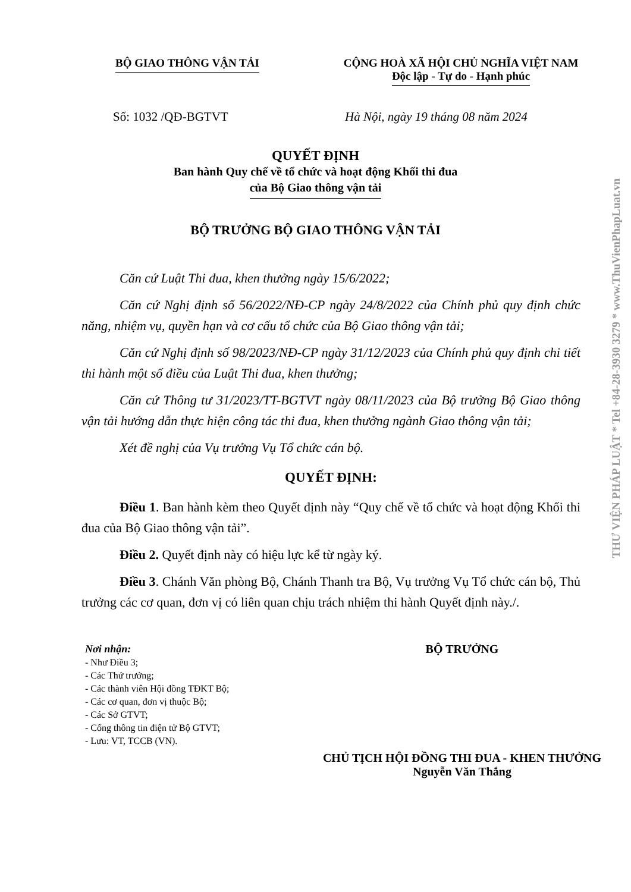BỘ GIAO THÔNG VẬN TẢI CỘNG HOÀ XÃ HỘI CHỦ NGHĨA VIỆT NAM
Độc lập - Tự do - Hạnh phúc
Số: 1032 /QĐ-BGTVT Hà Nội, ngày 19 tháng 08 năm 2024
QUYẾT ĐỊNH
Ban hành Quy chế về tổ chức và hoạt động Khối thi đua
của Bộ Giao thông vận tải
BỘ TRƯỞNG BỘ GIAO THÔNG VẬN TẢI
Căn cứ Luật Thi đua, khen thưởng ngày 15/6/2022;
Căn cứ Nghị định số 56/2022/NĐ-CP ngày 24/8/2022 của Chính phủ quy định chức năng, nhiệm vụ, quyền hạn và cơ cấu tổ chức của Bộ Giao thông vận tải;
Căn cứ Nghị định số 98/2023/NĐ-CP ngày 31/12/2023 của Chính phủ quy định chi tiết thi hành một số điều của Luật Thi đua, khen thưởng;
Căn cứ Thông tư 31/2023/TT-BGTVT ngày 08/11/2023 của Bộ trưởng Bộ Giao thông vận tải hướng dẫn thực hiện công tác thi đua, khen thưởng ngành Giao thông vận tải;
Xét đề nghị của Vụ trưởng Vụ Tổ chức cán bộ.
QUYẾT ĐỊNH:
Điều 1. Ban hành kèm theo Quyết định này “Quy chế về tổ chức và hoạt động Khối thi đua của Bộ Giao thông vận tải”.
Điều 2. Quyết định này có hiệu lực kể từ ngày ký.
Điều 3. Chánh Văn phòng Bộ, Chánh Thanh tra Bộ, Vụ trưởng Vụ Tổ chức cán bộ, Thủ trưởng các cơ quan, đơn vị có liên quan chịu trách nhiệm thi hành Quyết định này./.
Nơi nhận:
- Như Điều 3;
- Các Thứ trưởng;
- Các thành viên Hội đồng TĐKT Bộ;
- Các cơ quan, đơn vị thuộc Bộ;
- Các Sở GTVT;
- Cổng thông tin điện tử Bộ GTVT;
- Lưu: VT, TCCB (VN).
BỘ TRƯỞNG
CHỦ TỊCH HỘI ĐỒNG THI ĐUA - KHEN THƯỞNG
Nguyễn Văn Thắng
THƯ VIỆN PHÁP LUẬT * Tel +84-28-3930 3279 * www.ThuVienPhapLuat.vn